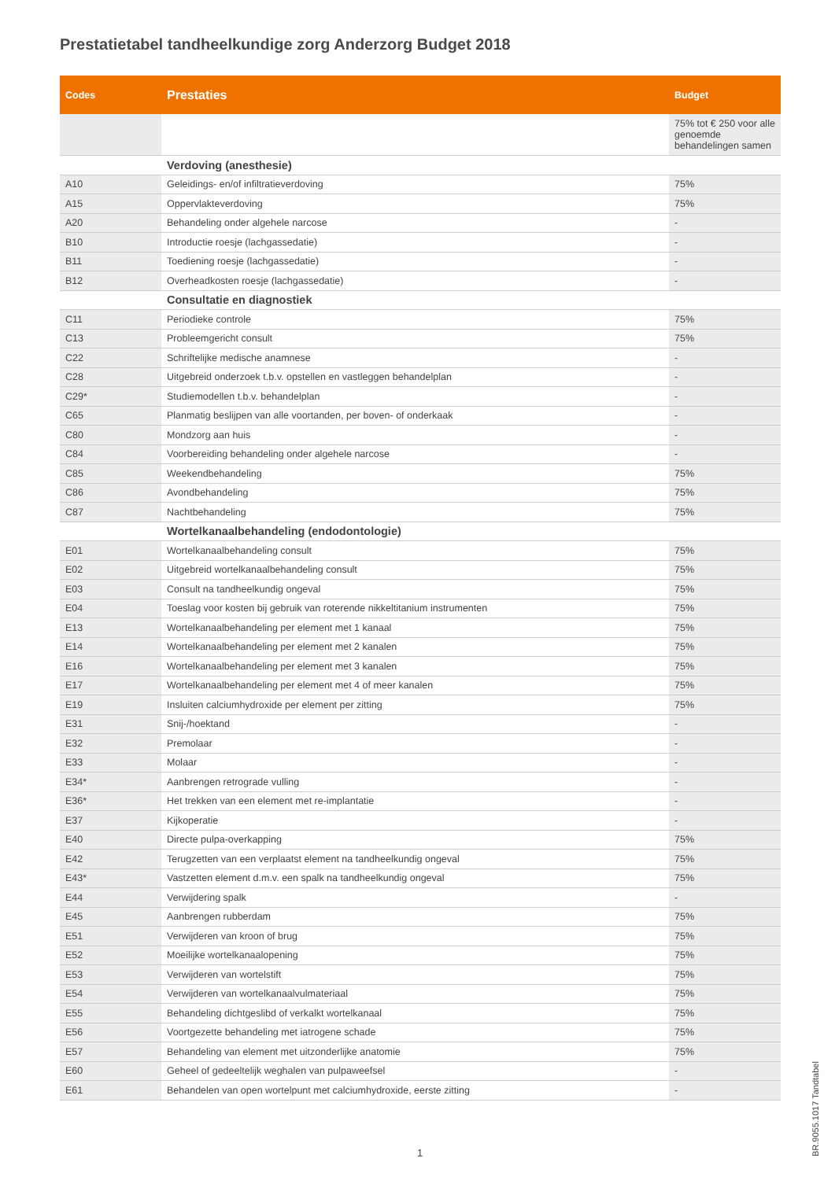Prestatietabel tandheelkundige zorg Anderzorg Budget 2018
| Codes | Prestaties | Budget |
| --- | --- | --- |
| | | 75% tot € 250 voor alle genoemde behandelingen samen |
| | Verdoving (anesthesie) | |
| A10 | Geleidings- en/of infiltratieverdoving | 75% |
| A15 | Oppervlakteverdoving | 75% |
| A20 | Behandeling onder algehele narcose | - |
| B10 | Introductie roesje (lachgassedatie) | - |
| B11 | Toediening roesje (lachgassedatie) | - |
| B12 | Overheadkosten roesje (lachgassedatie) | - |
| | Consultatie en diagnostiek | |
| C11 | Periodieke controle | 75% |
| C13 | Probleemgericht consult | 75% |
| C22 | Schriftelijke medische anamnese | - |
| C28 | Uitgebreid onderzoek t.b.v. opstellen en vastleggen behandelplan | - |
| C29* | Studiemodellen t.b.v. behandelplan | - |
| C65 | Planmatig beslijpen van alle voortanden, per boven- of onderkaak | - |
| C80 | Mondzorg aan huis | - |
| C84 | Voorbereiding behandeling onder algehele narcose | - |
| C85 | Weekendbehandeling | 75% |
| C86 | Avondbehandeling | 75% |
| C87 | Nachtbehandeling | 75% |
| | Wortelkanaalbehandeling (endodontologie) | |
| E01 | Wortelkanaalbehandeling consult | 75% |
| E02 | Uitgebreid wortelkanaalbehandeling consult | 75% |
| E03 | Consult na tandheelkundig ongeval | 75% |
| E04 | Toeslag voor kosten bij gebruik van roterende nikkeltitanium instrumenten | 75% |
| E13 | Wortelkanaalbehandeling per element met 1 kanaal | 75% |
| E14 | Wortelkanaalbehandeling per element met 2 kanalen | 75% |
| E16 | Wortelkanaalbehandeling per element met 3 kanalen | 75% |
| E17 | Wortelkanaalbehandeling per element met 4 of meer kanalen | 75% |
| E19 | Insluiten calciumhydroxide per element per zitting | 75% |
| E31 | Snij-/hoektand | - |
| E32 | Premolaar | - |
| E33 | Molaar | - |
| E34* | Aanbrengen retrograde vulling | - |
| E36* | Het trekken van een element met re-implantatie | - |
| E37 | Kijkoperatie | - |
| E40 | Directe pulpa-overkapping | 75% |
| E42 | Terugzetten van een verplaatst element na tandheelkundig ongeval | 75% |
| E43* | Vastzetten element d.m.v. een spalk na tandheelkundig ongeval | 75% |
| E44 | Verwijdering spalk | - |
| E45 | Aanbrengen rubberdam | 75% |
| E51 | Verwijderen van kroon of brug | 75% |
| E52 | Moeilijke wortelkanaalopening | 75% |
| E53 | Verwijderen van wortelstift | 75% |
| E54 | Verwijderen van wortelkanaalvulmateriaal | 75% |
| E55 | Behandeling dichtgeslibd of verkalkt wortelkanaal | 75% |
| E56 | Voortgezette behandeling met iatrogene schade | 75% |
| E57 | Behandeling van element met uitzonderlijke anatomie | 75% |
| E60 | Geheel of gedeeltelijk weghalen van pulpaweefsel | - |
| E61 | Behandelen van open wortelpunt met calciumhydroxide, eerste zitting | - |
1
BR.9055.1017 Tandtabel